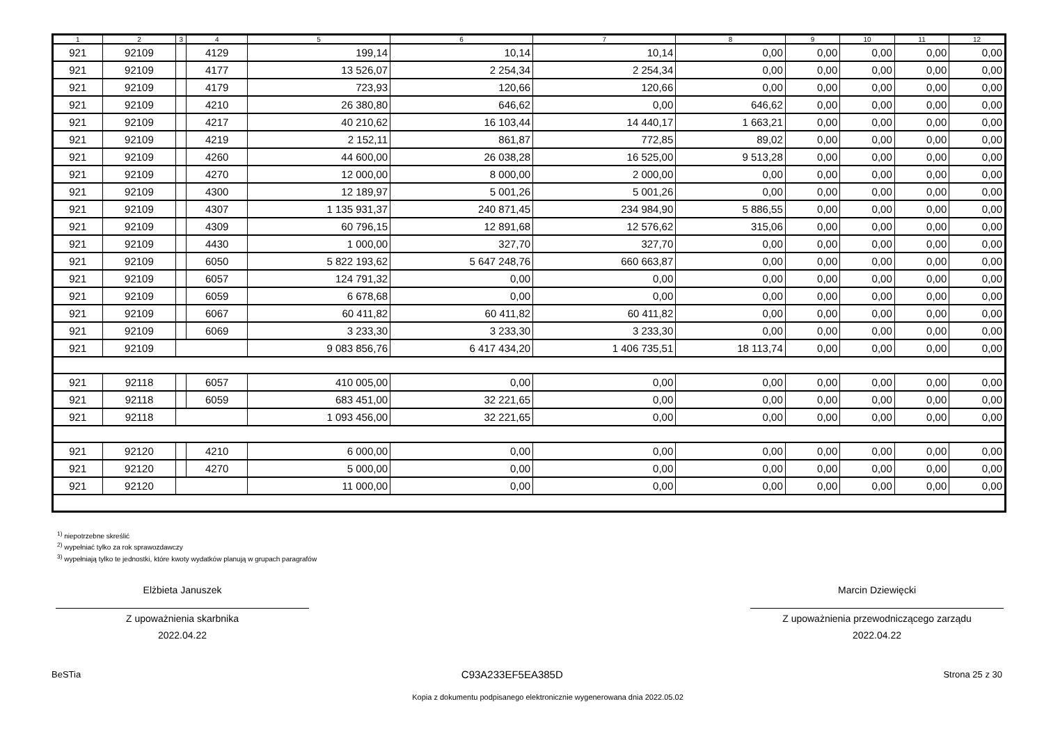| 1 | 2 | 3 | 4 | 5 | 6 | 7 | 8 | 9 | 10 | 11 | 12 |
| --- | --- | --- | --- | --- | --- | --- | --- | --- | --- | --- | --- |
| 921 | 92109 | | 4129 | 199,14 | 10,14 | 10,14 | 0,00 | 0,00 | 0,00 | 0,00 | 0,00 |
| 921 | 92109 | | 4177 | 13 526,07 | 2 254,34 | 2 254,34 | 0,00 | 0,00 | 0,00 | 0,00 | 0,00 |
| 921 | 92109 | | 4179 | 723,93 | 120,66 | 120,66 | 0,00 | 0,00 | 0,00 | 0,00 | 0,00 |
| 921 | 92109 | | 4210 | 26 380,80 | 646,62 | 0,00 | 646,62 | 0,00 | 0,00 | 0,00 | 0,00 |
| 921 | 92109 | | 4217 | 40 210,62 | 16 103,44 | 14 440,17 | 1 663,21 | 0,00 | 0,00 | 0,00 | 0,00 |
| 921 | 92109 | | 4219 | 2 152,11 | 861,87 | 772,85 | 89,02 | 0,00 | 0,00 | 0,00 | 0,00 |
| 921 | 92109 | | 4260 | 44 600,00 | 26 038,28 | 16 525,00 | 9 513,28 | 0,00 | 0,00 | 0,00 | 0,00 |
| 921 | 92109 | | 4270 | 12 000,00 | 8 000,00 | 2 000,00 | 0,00 | 0,00 | 0,00 | 0,00 | 0,00 |
| 921 | 92109 | | 4300 | 12 189,97 | 5 001,26 | 5 001,26 | 0,00 | 0,00 | 0,00 | 0,00 | 0,00 |
| 921 | 92109 | | 4307 | 1 135 931,37 | 240 871,45 | 234 984,90 | 5 886,55 | 0,00 | 0,00 | 0,00 | 0,00 |
| 921 | 92109 | | 4309 | 60 796,15 | 12 891,68 | 12 576,62 | 315,06 | 0,00 | 0,00 | 0,00 | 0,00 |
| 921 | 92109 | | 4430 | 1 000,00 | 327,70 | 327,70 | 0,00 | 0,00 | 0,00 | 0,00 | 0,00 |
| 921 | 92109 | | 6050 | 5 822 193,62 | 5 647 248,76 | 660 663,87 | 0,00 | 0,00 | 0,00 | 0,00 | 0,00 |
| 921 | 92109 | | 6057 | 124 791,32 | 0,00 | 0,00 | 0,00 | 0,00 | 0,00 | 0,00 | 0,00 |
| 921 | 92109 | | 6059 | 6 678,68 | 0,00 | 0,00 | 0,00 | 0,00 | 0,00 | 0,00 | 0,00 |
| 921 | 92109 | | 6067 | 60 411,82 | 60 411,82 | 60 411,82 | 0,00 | 0,00 | 0,00 | 0,00 | 0,00 |
| 921 | 92109 | | 6069 | 3 233,30 | 3 233,30 | 3 233,30 | 0,00 | 0,00 | 0,00 | 0,00 | 0,00 |
| 921 | 92109 | | | 9 083 856,76 | 6 417 434,20 | 1 406 735,51 | 18 113,74 | 0,00 | 0,00 | 0,00 | 0,00 |
| 921 | 92118 | | 6057 | 410 005,00 | 0,00 | 0,00 | 0,00 | 0,00 | 0,00 | 0,00 | 0,00 |
| 921 | 92118 | | 6059 | 683 451,00 | 32 221,65 | 0,00 | 0,00 | 0,00 | 0,00 | 0,00 | 0,00 |
| 921 | 92118 | | | 1 093 456,00 | 32 221,65 | 0,00 | 0,00 | 0,00 | 0,00 | 0,00 | 0,00 |
| 921 | 92120 | | 4210 | 6 000,00 | 0,00 | 0,00 | 0,00 | 0,00 | 0,00 | 0,00 | 0,00 |
| 921 | 92120 | | 4270 | 5 000,00 | 0,00 | 0,00 | 0,00 | 0,00 | 0,00 | 0,00 | 0,00 |
| 921 | 92120 | | | 11 000,00 | 0,00 | 0,00 | 0,00 | 0,00 | 0,00 | 0,00 | 0,00 |
<sup>1)</sup> niepotrzebne skreślić
<sup>2)</sup> wypełniać tylko za rok sprawozdawczy
<sup>3)</sup> wypełniają tylko te jednostki, które kwoty wydatków planują w grupach paragrafów
Elżbieta Januszek
Z upoważnienia skarbnika
2022.04.22
Marcin Dziewięcki
Z upoważnienia przewodniczącego zarządu
2022.04.22
BeSTia C93A233EF5EA385D Strona 25 z 30
Kopia z dokumentu podpisanego elektronicznie wygenerowana dnia 2022.05.02